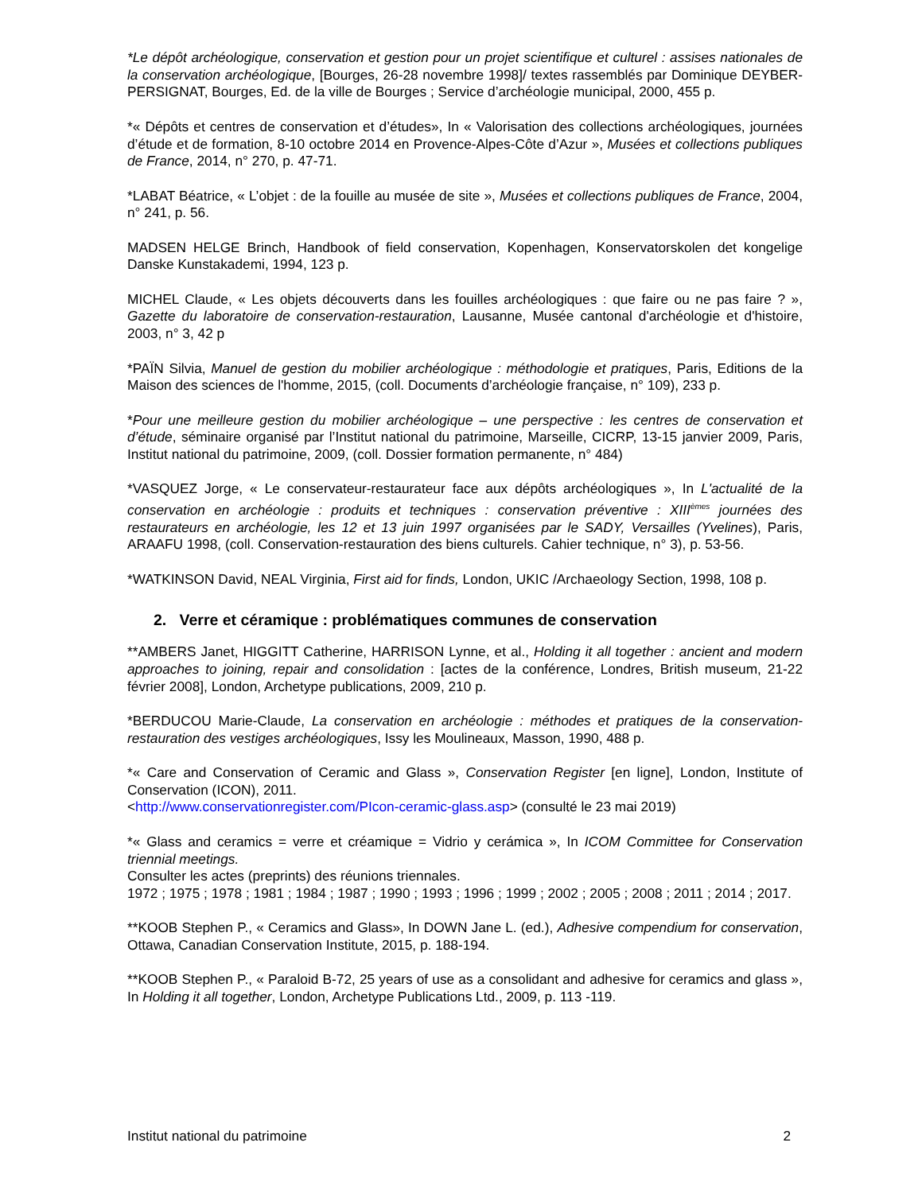*Le dépôt archéologique, conservation et gestion pour un projet scientifique et culturel : assises nationales de la conservation archéologique, [Bourges, 26-28 novembre 1998]/ textes rassemblés par Dominique DEYBER-PERSIGNAT, Bourges, Ed. de la ville de Bourges ; Service d’archéologie municipal, 2000, 455 p.
*« Dépôts et centres de conservation et d’études», In « Valorisation des collections archéologiques, journées d’étude et de formation, 8-10 octobre 2014 en Provence-Alpes-Côte d’Azur », Musées et collections publiques de France, 2014, n° 270, p. 47-71.
*LABAT Béatrice, « L’objet : de la fouille au musée de site », Musées et collections publiques de France, 2004, n° 241, p. 56.
MADSEN HELGE Brinch, Handbook of field conservation, Kopenhagen, Konservatorskolen det kongelige Danske Kunstakademi, 1994, 123 p.
MICHEL Claude, « Les objets découverts dans les fouilles archéologiques : que faire ou ne pas faire ? », Gazette du laboratoire de conservation-restauration, Lausanne, Musée cantonal d'archéologie et d'histoire, 2003, n° 3, 42 p
*PAÏN Silvia, Manuel de gestion du mobilier archéologique : méthodologie et pratiques, Paris, Editions de la Maison des sciences de l'homme, 2015, (coll. Documents d’archéologie française, n° 109), 233 p.
*Pour une meilleure gestion du mobilier archéologique – une perspective : les centres de conservation et d’étude, séminaire organisé par l’Institut national du patrimoine, Marseille, CICRP, 13-15 janvier 2009, Paris, Institut national du patrimoine, 2009, (coll. Dossier formation permanente, n° 484)
*VASQUEZ Jorge, « Le conservateur-restaurateur face aux dépôts archéologiques », In L'actualité de la conservation en archéologie : produits et techniques : conservation préventive : XIII<sup>èmes</sup> journées des restaurateurs en archéologie, les 12 et 13 juin 1997 organisées par le SADY, Versailles (Yvelines), Paris, ARAAFU 1998, (coll. Conservation-restauration des biens culturels. Cahier technique, n° 3), p. 53-56.
*WATKINSON David, NEAL Virginia, First aid for finds, London, UKIC /Archaeology Section, 1998, 108 p.
2. Verre et céramique : problématiques communes de conservation
**AMBERS Janet, HIGGITT Catherine, HARRISON Lynne, et al., Holding it all together : ancient and modern approaches to joining, repair and consolidation : [actes de la conférence, Londres, British museum, 21-22 février 2008], London, Archetype publications, 2009, 210 p.
*BERDUCOU Marie-Claude, La conservation en archéologie : méthodes et pratiques de la conservation-restauration des vestiges archéologiques, Issy les Moulineaux, Masson, 1990, 488 p.
*« Care and Conservation of Ceramic and Glass », Conservation Register [en ligne], London, Institute of Conservation (ICON), 2011.
<http://www.conservationregister.com/PIcon-ceramic-glass.asp> (consulté le 23 mai 2019)
*« Glass and ceramics = verre et créamique = Vidrio y cerámica », In ICOM Committee for Conservation triennial meetings.
Consulter les actes (preprints) des réunions triennales.
1972 ; 1975 ; 1978 ; 1981 ; 1984 ; 1987 ; 1990 ; 1993 ; 1996 ; 1999 ; 2002 ; 2005 ; 2008 ; 2011 ; 2014 ; 2017.
**KOOB Stephen P., « Ceramics and Glass», In DOWN Jane L. (ed.), Adhesive compendium for conservation, Ottawa, Canadian Conservation Institute, 2015, p. 188-194.
**KOOB Stephen P., « Paraloid B-72, 25 years of use as a consolidant and adhesive for ceramics and glass », In Holding it all together, London, Archetype Publications Ltd., 2009, p. 113 -119.
Institut national du patrimoine 2